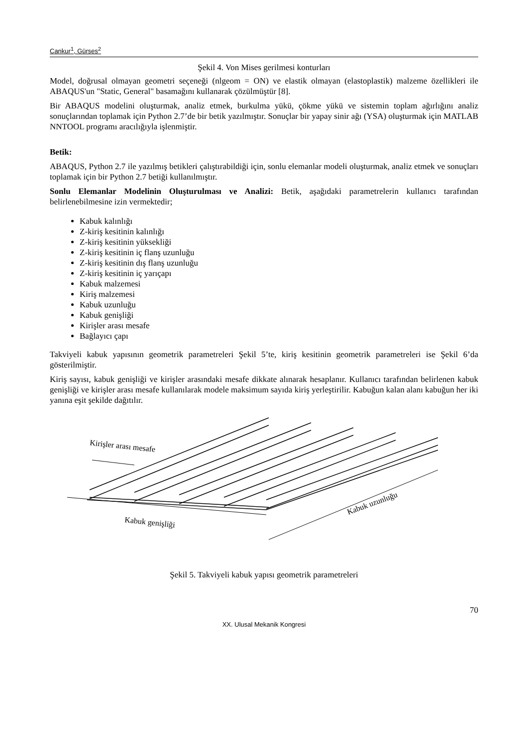Cankur<sup>1</sup>, Gürses<sup>2</sup>
Şekil 4. Von Mises gerilmesi konturları
Model, doğrusal olmayan geometri seçeneği (nlgeom = ON) ve elastik olmayan (elastoplastik) malzeme özellikleri ile ABAQUS'un "Static, General" basamağını kullanarak çözülmüştür [8].
Bir ABAQUS modelini oluşturmak, analiz etmek, burkulma yükü, çökme yükü ve sistemin toplam ağırlığını analiz sonuçlarından toplamak için Python 2.7’de bir betik yazılmıştır. Sonuçlar bir yapay sinir ağı (YSA) oluşturmak için MATLAB NNTOOL programı aracılığıyla işlenmiştir.
Betik:
ABAQUS, Python 2.7 ile yazılmış betikleri çalıştırabildiği için, sonlu elemanlar modeli oluşturmak, analiz etmek ve sonuçları toplamak için bir Python 2.7 betiği kullanılmıştır.
Sonlu Elemanlar Modelinin Oluşturulması ve Analizi: Betik, aşağıdaki parametrelerin kullanıcı tarafından belirlenebilmesine izin vermektedir;
Kabuk kalınlığı
Z-kiriş kesitinin kalınlığı
Z-kiriş kesitinin yüksekliği
Z-kiriş kesitinin iç flanş uzunluğu
Z-kiriş kesitinin dış flanş uzunluğu
Z-kiriş kesitinin iç yarıçapı
Kabuk malzemesi
Kiriş malzemesi
Kabuk uzunluğu
Kabuk genişliği
Kirişler arası mesafe
Bağlayıcı çapı
Takviyeli kabuk yapısının geometrik parametreleri Şekil 5’te, kiriş kesitinin geometrik parametreleri ise Şekil 6’da gösterilmiştir.
Kiriş sayısı, kabuk genişliği ve kirişler arasındaki mesafe dikkate alınarak hesaplanır. Kullanıcı tarafından belirlenen kabuk genişliği ve kirişler arası mesafe kullanılarak modele maksimum sayıda kiriş yerleştirilir. Kabuğun kalan alanı kabuğun her iki yanına eşit şekilde dağıtılır.
Kirişler arası mesafe
Kabuk genişliği
Kabuk uzunluğu
Şekil 5. Takviyeli kabuk yapısı geometrik parametreleri
70
XX. Ulusal Mekanik Kongresi